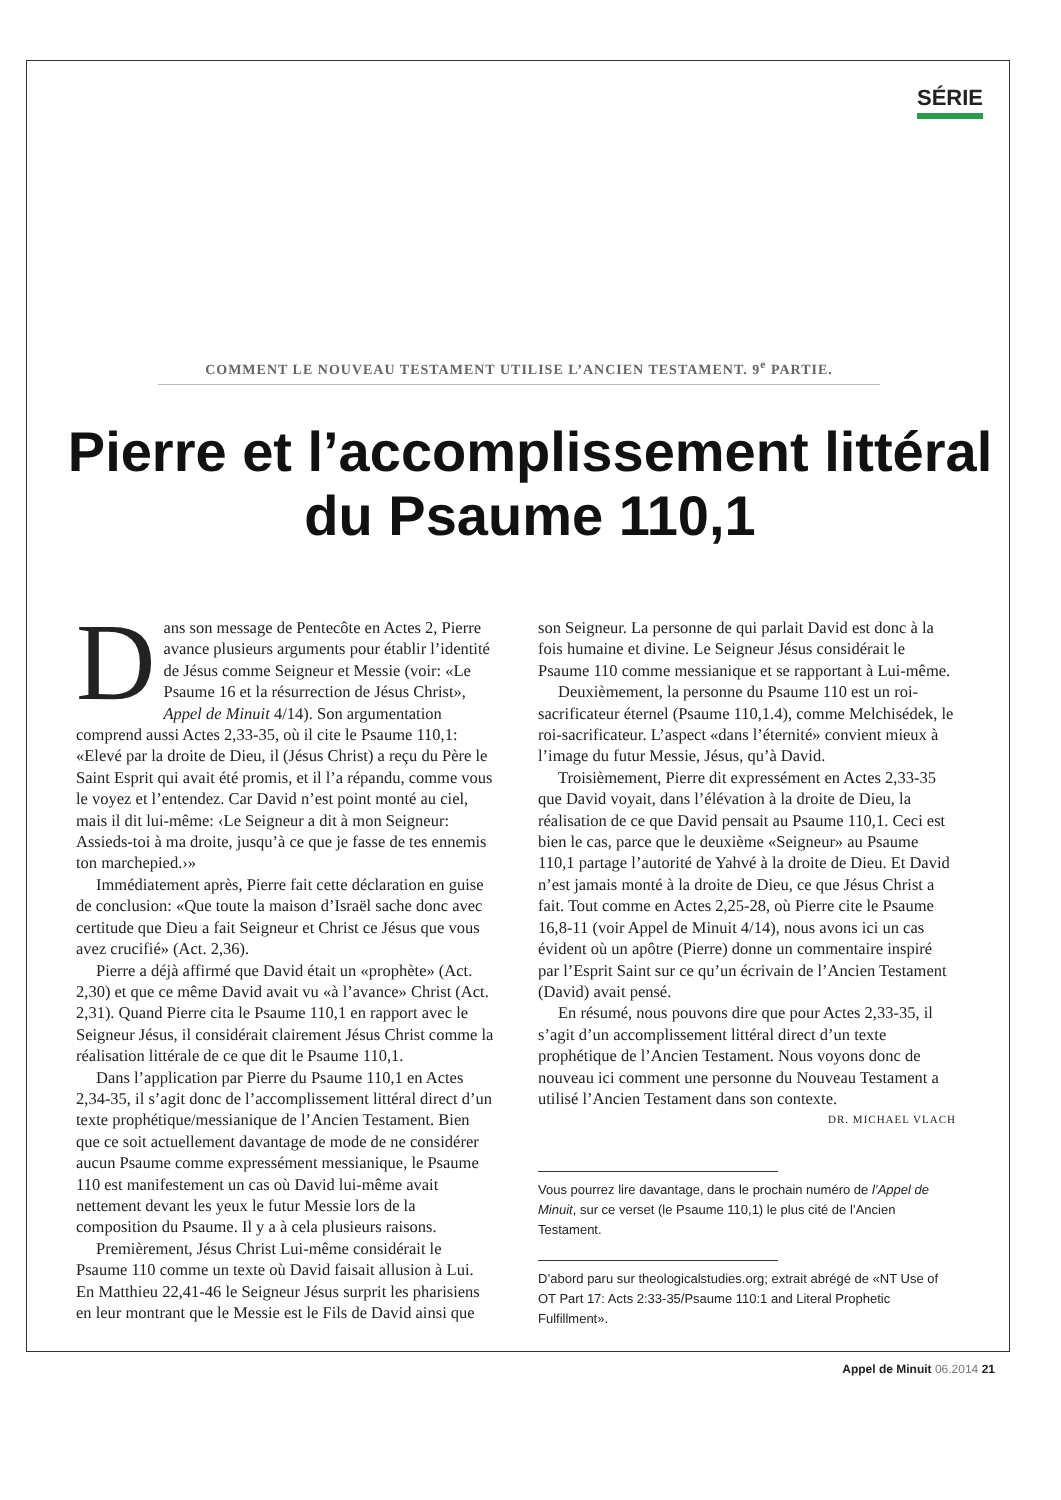SÉRIE
COMMENT LE NOUVEAU TESTAMENT UTILISE L’ANCIEN TESTAMENT. 9<sup>e</sup> PARTIE.
Pierre et l’accomplissement littéral du Psaume 110,1
Dans son message de Pentecôte en Actes 2, Pierre avance plusieurs arguments pour établir l’identité de Jésus comme Seigneur et Messie (voir: «Le Psaume 16 et la résurrection de Jésus Christ», Appel de Minuit 4/14). Son argumentation comprend aussi Actes 2,33-35, où il cite le Psaume 110,1: «Elevé par la droite de Dieu, il (Jésus Christ) a reçu du Père le Saint Esprit qui avait été promis, et il l’a répandu, comme vous le voyez et l’entendez. Car David n’est point monté au ciel, mais il dit lui-même: ‹Le Seigneur a dit à mon Seigneur: Assieds-toi à ma droite, jusqu’à ce que je fasse de tes ennemis ton marchepied.›»
Immédiatement après, Pierre fait cette déclaration en guise de conclusion: «Que toute la maison d’Israël sache donc avec certitude que Dieu a fait Seigneur et Christ ce Jésus que vous avez crucifié» (Act. 2,36).
Pierre a déjà affirmé que David était un «prophète» (Act. 2,30) et que ce même David avait vu «à l’avance» Christ (Act. 2,31). Quand Pierre cita le Psaume 110,1 en rapport avec le Seigneur Jésus, il considérait clairement Jésus Christ comme la réalisation littérale de ce que dit le Psaume 110,1.
Dans l’application par Pierre du Psaume 110,1 en Actes 2,34-35, il s’agit donc de l’accomplissement littéral direct d’un texte prophétique/messianique de l’Ancien Testament. Bien que ce soit actuellement davantage de mode de ne considérer aucun Psaume comme expressément messianique, le Psaume 110 est manifestement un cas où David lui-même avait nettement devant les yeux le futur Messie lors de la composition du Psaume. Il y a à cela plusieurs raisons.
Premièrement, Jésus Christ Lui-même considérait le Psaume 110 comme un texte où David faisait allusion à Lui. En Matthieu 22,41-46 le Seigneur Jésus surprit les pharisiens en leur montrant que le Messie est le Fils de David ainsi que son Seigneur. La personne de qui parlait David est donc à la fois humaine et divine. Le Seigneur Jésus considérait le Psaume 110 comme messianique et se rapportant à Lui-même.
Deuxièmement, la personne du Psaume 110 est un roi-sacrificateur éternel (Psaume 110,1.4), comme Melchisédek, le roi-sacrificateur. L’aspect «dans l’éternité» convient mieux à l’image du futur Messie, Jésus, qu’à David.
Troisièmement, Pierre dit expressément en Actes 2,33-35 que David voyait, dans l’élévation à la droite de Dieu, la réalisation de ce que David pensait au Psaume 110,1. Ceci est bien le cas, parce que le deuxième «Seigneur» au Psaume 110,1 partage l’autorité de Yahvé à la droite de Dieu. Et David n’est jamais monté à la droite de Dieu, ce que Jésus Christ a fait. Tout comme en Actes 2,25-28, où Pierre cite le Psaume 16,8-11 (voir Appel de Minuit 4/14), nous avons ici un cas évident où un apôtre (Pierre) donne un commentaire inspiré par l’Esprit Saint sur ce qu’un écrivain de l’Ancien Testament (David) avait pensé.
En résumé, nous pouvons dire que pour Actes 2,33-35, il s’agit d’un accomplissement littéral direct d’un texte prophétique de l’Ancien Testament. Nous voyons donc de nouveau ici comment une personne du Nouveau Testament a utilisé l’Ancien Testament dans son contexte.
DR. MICHAEL VLACH
Vous pourrez lire davantage, dans le prochain numéro de l’Appel de Minuit, sur ce verset (le Psaume 110,1) le plus cité de l’Ancien Testament.
D’abord paru sur theologicalstudies.org; extrait abrégé de «NT Use of OT Part 17: Acts 2:33-35/Psaume 110:1 and Literal Prophetic Fulfillment».
Appel de Minuit 06.2014 21